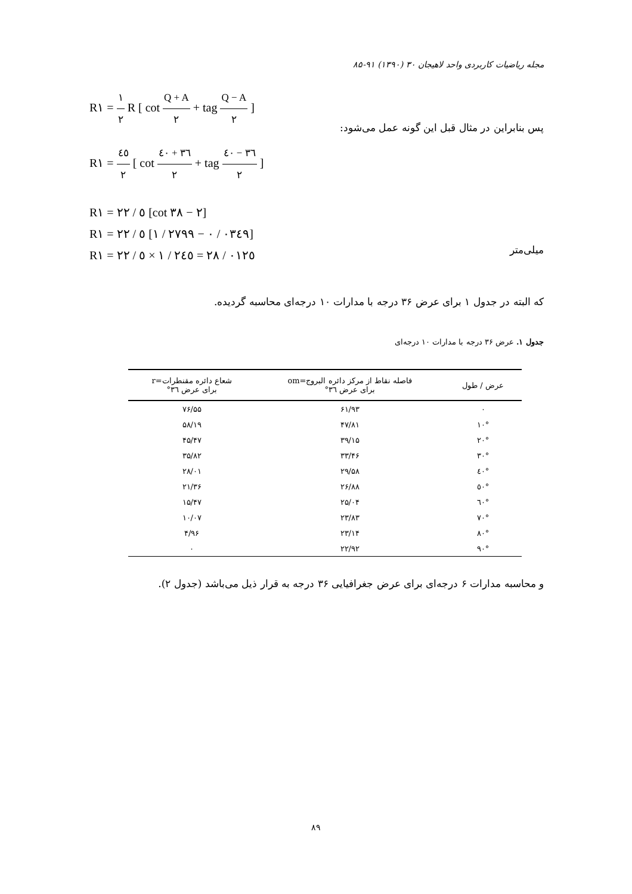مجله ریاضیات کاربردی واحد لاهیجان ۳۰ (۱۳۹۰) ۹۱-۸۵
R۱ = ۱ ۲ R [ cot Q + A ۲ + tag Q − A ۲ ]
R۱ = ٤٥ ۲ [ cot ٣٦ + ٤٠ ۲ + tag ٣٦ − ٤٠ ۲ ]
R۱ = ۲۲ / ٥ [cot ٣٨ − ۲]
R۱ = ۲۲ / ٥ [۱ / ۲۷۹۹ − ۰ / ۰٣٤٩]
R۱ = ۲۲ / ٥ × ۱ / ۲٤٥ = ۲۸ / ۰۱۲٥
پس بنابراین در مثال قبل این گونه عمل می‌شود:
میلی‌متر
که البته در جدول ۱ برای عرض ۳۶ درجه با مدارات ۱۰ درجه‌ای محاسبه گردیده.
جدول ۱. عرض ۳۶ درجه با مدارات ۱۰ درجه‌ای
| عرض / طول | فاصله نقاط از مرکز دائره البروج=om برای عرض ۳٦° | شعاع دائره مقنطرات=r برای عرض ۳٦° |
| --- | --- | --- |
| ۰ | ۶۱/۹۳ | ۷۶/۵۵ |
| ۱۰° | ۴۷/۸۱ | ۵۸/۱۹ |
| ۲۰° | ۳۹/۱۵ | ۴۵/۴۷ |
| ۳۰° | ۳۳/۴۶ | ۳۵/۸۲ |
| ٤۰° | ۲۹/۵۸ | ۲۸/۰۱ |
| ٥۰° | ۲۶/۸۸ | ۲۱/۳۶ |
| ٦۰° | ۲۵/۰۴ | ۱۵/۴۷ |
| ۷۰° | ۲۳/۸۳ | ۱۰/۰۷ |
| ۸۰° | ۲۳/۱۴ | ۴/۹۶ |
| ۹۰° | ۲۲/۹۲ | ۰ |
و محاسبه مدارات ۶ درجه‌ای برای عرض جغرافیایی ۳۶ درجه به قرار ذیل می‌باشد (جدول ۲).
۸۹